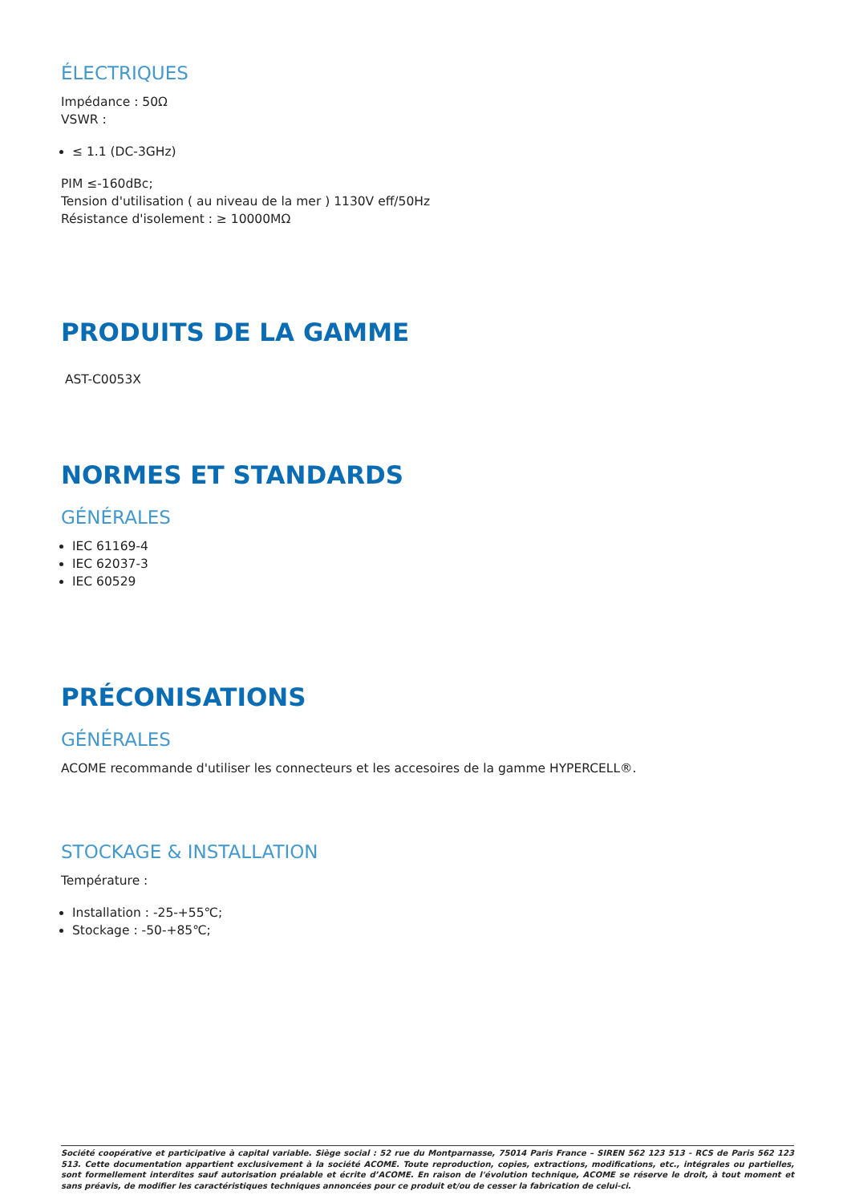ÉLECTRIQUES
Impédance : 50Ω
VSWR :
≤ 1.1 (DC-3GHz)
PIM ≤-160dBc;
Tension d'utilisation ( au niveau de la mer ) 1130V eff/50Hz
Résistance d'isolement : ≥ 10000MΩ
PRODUITS DE LA GAMME
AST-C0053X
NORMES ET STANDARDS
GÉNÉRALES
IEC 61169-4
IEC 62037-3
IEC 60529
PRÉCONISATIONS
GÉNÉRALES
ACOME recommande d'utiliser les connecteurs et les accesoires de la gamme HYPERCELL®.
STOCKAGE & INSTALLATION
Température :
Installation : -25-+55℃;
Stockage : -50-+85℃;
Société coopérative et participative à capital variable. Siège social : 52 rue du Montparnasse, 75014 Paris France – SIREN 562 123 513 - RCS de Paris 562 123 513. Cette documentation appartient exclusivement à la société ACOME. Toute reproduction, copies, extractions, modifications, etc., intégrales ou partielles, sont formellement interdites sauf autorisation préalable et écrite d’ACOME. En raison de l'évolution technique, ACOME se réserve le droit, à tout moment et sans préavis, de modifier les caractéristiques techniques annoncées pour ce produit et/ou de cesser la fabrication de celui-ci.